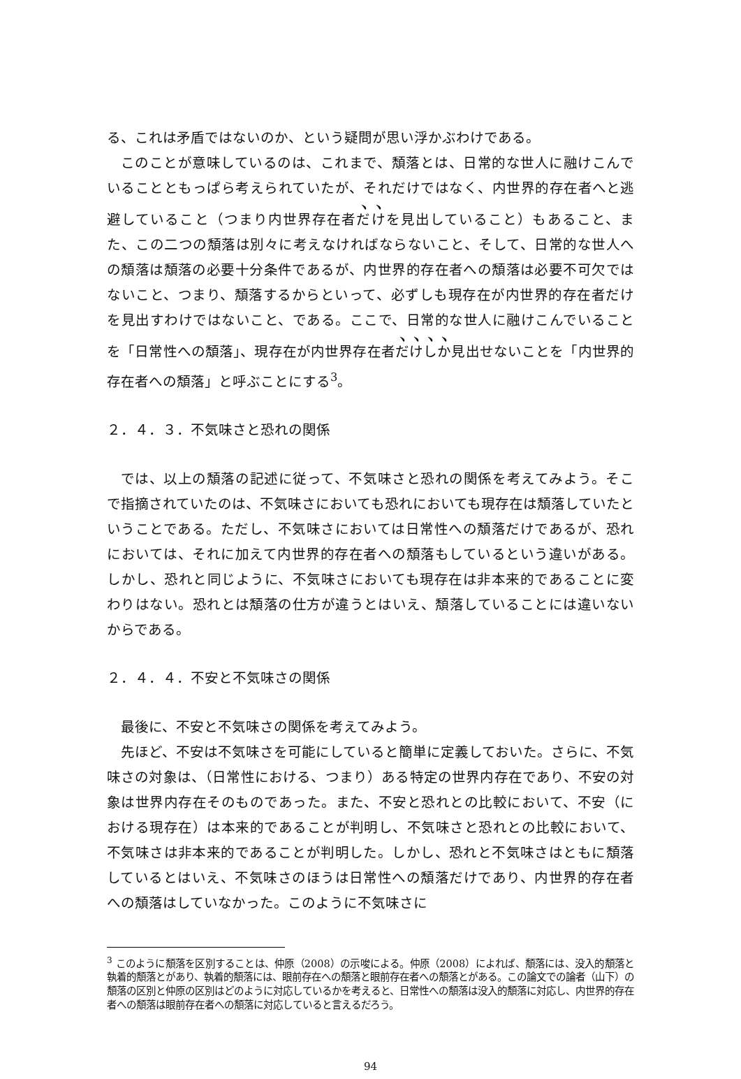る、これは矛盾ではないのか、という疑問が思い浮かぶわけである。
このことが意味しているのは、これまで、頽落とは、日常的な世人に融けこんでいることともっぱら考えられていたが、それだけではなく、内世界的存在者へと逃避していること（つまり内世界存在者だけを見出していること）もあること、また、この二つの頽落は別々に考えなければならないこと、そして、日常的な世人への頽落は頽落の必要十分条件であるが、内世界的存在者への頽落は必要不可欠ではないこと、つまり、頽落するからといって、必ずしも現存在が内世界的存在者だけを見出すわけではないこと、である。ここで、日常的な世人に融けこんでいることを「日常性への頽落」、現存在が内世界存在者だけしか見出せないことを「内世界的存在者への頽落」と呼ぶことにする<sup>3</sup>。
２．４．３．不気味さと恐れの関係
では、以上の頽落の記述に従って、不気味さと恐れの関係を考えてみよう。そこで指摘されていたのは、不気味さにおいても恐れにおいても現存在は頽落していたということである。ただし、不気味さにおいては日常性への頽落だけであるが、恐れにおいては、それに加えて内世界的存在者への頽落もしているという違いがある。しかし、恐れと同じように、不気味さにおいても現存在は非本来的であることに変わりはない。恐れとは頽落の仕方が違うとはいえ、頽落していることには違いないからである。
２．４．４．不安と不気味さの関係
最後に、不安と不気味さの関係を考えてみよう。
先ほど、不安は不気味さを可能にしていると簡単に定義しておいた。さらに、不気味さの対象は、（日常性における、つまり）ある特定の世界内存在であり、不安の対象は世界内存在そのものであった。また、不安と恐れとの比較において、不安（における現存在）は本来的であることが判明し、不気味さと恐れとの比較において、不気味さは非本来的であることが判明した。しかし、恐れと不気味さはともに頽落しているとはいえ、不気味さのほうは日常性への頽落だけであり、内世界的存在者への頽落はしていなかった。このように不気味さに
<sup>3</sup> このように頽落を区別することは、仲原（2008）の示唆による。仲原（2008）によれば、頽落には、没入的頽落と執着的頽落とがあり、執着的頽落には、眼前存在への頽落と眼前存在者への頽落とがある。この論文での論者（山下）の頽落の区別と仲原の区別はどのように対応しているかを考えると、日常性への頽落は没入的頽落に対応し、内世界的存在者への頽落は眼前存在者への頽落に対応していると言えるだろう。
94